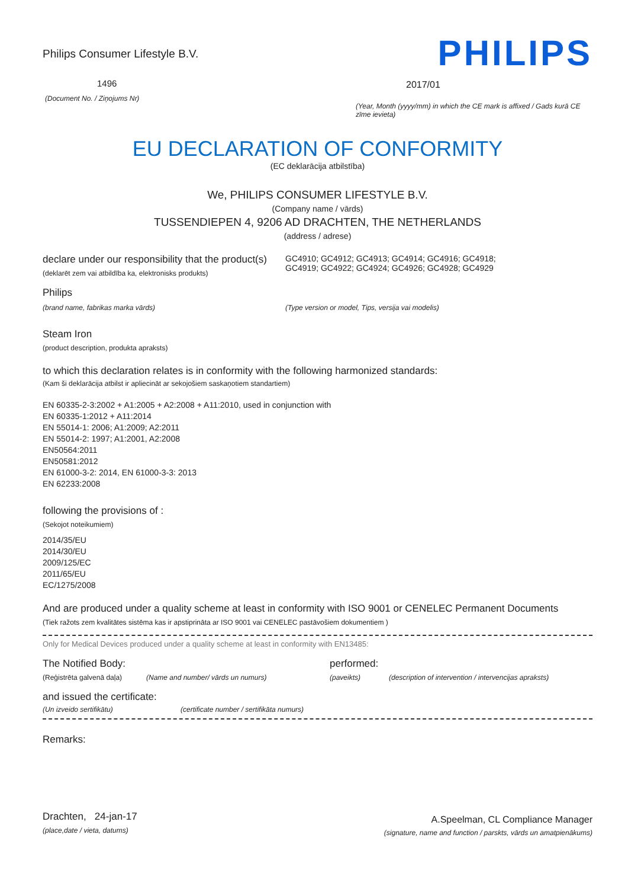Philips Consumer Lifestyle B.V.
1496
(Document No. / Ziņojums Nr)
PHILIPS
2017/01
(Year, Month (yyyy/mm) in which the CE mark is affixed / Gads kurā CE zīme ievieta)
EU DECLARATION OF CONFORMITY
(EC deklarācija atbilstība)
We, PHILIPS CONSUMER LIFESTYLE B.V.
(Company name / vārds)
TUSSENDIEPEN 4, 9206 AD DRACHTEN, THE NETHERLANDS
(address / adrese)
declare under our responsibility that the product(s)
(deklarēt zem vai atbildība ka, elektronisks produkts)
GC4910; GC4912; GC4913; GC4914; GC4916; GC4918;
GC4919; GC4922; GC4924; GC4926; GC4928; GC4929
Philips
(brand name, fabrikas marka vārds) (Type version or model, Tips, versija vai modelis)
Steam Iron
(product description, produkta apraksts)
to which this declaration relates is in conformity with the following harmonized standards:
(Kam ši deklarācija atbilst ir apliecināt ar sekojošiem saskaņotiem standartiem)
EN 60335-2-3:2002 + A1:2005 + A2:2008 + A11:2010, used in conjunction with
EN 60335-1:2012 + A11:2014
EN 55014-1: 2006; A1:2009; A2:2011
EN 55014-2: 1997; A1:2001, A2:2008
EN50564:2011
EN50581:2012
EN 61000-3-2: 2014, EN 61000-3-3: 2013
EN 62233:2008
following the provisions of :
(Sekojot noteikumiem)
2014/35/EU
2014/30/EU
2009/125/EC
2011/65/EU
EC/1275/2008
And are produced under a quality scheme at least in conformity with ISO 9001 or CENELEC Permanent Documents
(Tiek ražots zem kvalitātes sistēma kas ir apstiprināta ar ISO 9001 vai CENELEC pastāvošiem dokumentiem )
Only for Medical Devices produced under a quality scheme at least in conformity with EN13485:
The Notified Body: performed:
(Reģistrēta galvenā daļa)
(Name and number/ vārds un numurs) (paveikts) (description of intervention / intervencijas apraksts)
and issued the certificate:
(Un izveido sertifikātu) (certificate number / sertifikāta numurs)
Remarks:
Drachten, 24-jan-17
(place,date / vieta, datums)
A.Speelman, CL Compliance Manager
(signature, name and function / parskts, vārds un amatpienākums)